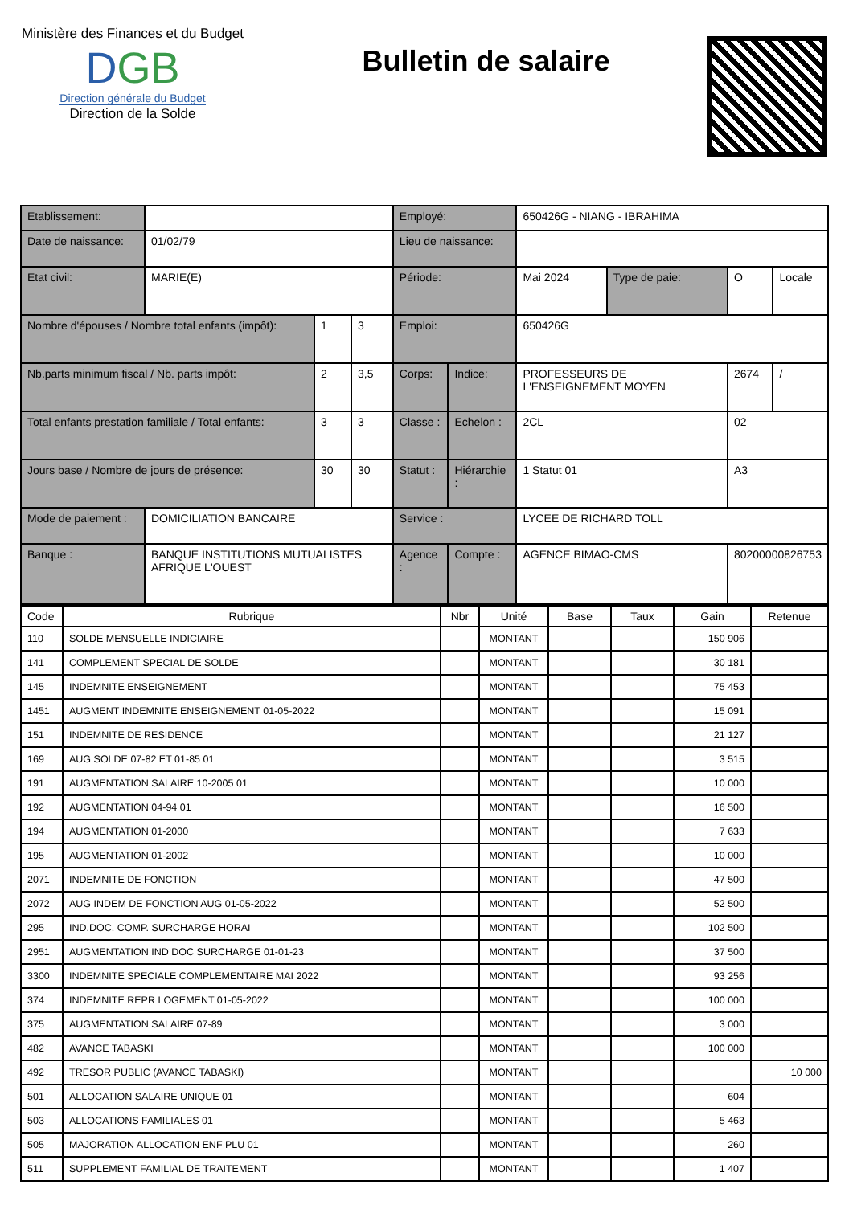Ministère des Finances et du Budget
DGB
Direction générale du Budget
Direction de la Solde
Bulletin de salaire
| Etablissement: | | | | Employé: | | 650426G - NIANG - IBRAHIMA | | | |
| Date de naissance: | 01/02/79 | | | Lieu de naissance: | | | | | |
| Etat civil: | MARIE(E) | | | Période: | | Mai 2024 | Type de paie: | O | Locale |
| Nombre d'épouses / Nombre total enfants (impôt): | | 1 | 3 | Emploi: | | 650426G | | | |
| Nb.parts minimum fiscal / Nb. parts impôt: | | 2 | 3,5 | Corps: | Indice: | PROFESSEURS DE L'ENSEIGNEMENT MOYEN | | 2674 | / |
| Total enfants prestation familiale / Total enfants: | | 3 | 3 | Classe : | Echelon : | 2CL | | 02 | |
| Jours base / Nombre de jours de présence: | | 30 | 30 | Statut : | Hiérarchie : | 1 Statut 01 | | A3 | |
| Mode de paiement : | DOMICILIATION BANCAIRE | | | Service : | | LYCEE DE RICHARD TOLL | | | |
| Banque : | BANQUE INSTITUTIONS MUTUALISTES AFRIQUE L'OUEST | | | Agence : | Compte : | AGENCE BIMAO-CMS | | 80200000826753 | |
| Code | Rubrique | Nbr | Unité | Base | Taux | Gain | Retenue |
| --- | --- | --- | --- | --- | --- | --- | --- |
| 110 | SOLDE MENSUELLE INDICIAIRE | | MONTANT | | | 150 906 | |
| 141 | COMPLEMENT SPECIAL DE SOLDE | | MONTANT | | | 30 181 | |
| 145 | INDEMNITE ENSEIGNEMENT | | MONTANT | | | 75 453 | |
| 1451 | AUGMENT INDEMNITE ENSEIGNEMENT 01-05-2022 | | MONTANT | | | 15 091 | |
| 151 | INDEMNITE DE RESIDENCE | | MONTANT | | | 21 127 | |
| 169 | AUG SOLDE 07-82 ET 01-85 01 | | MONTANT | | | 3 515 | |
| 191 | AUGMENTATION SALAIRE 10-2005 01 | | MONTANT | | | 10 000 | |
| 192 | AUGMENTATION 04-94 01 | | MONTANT | | | 16 500 | |
| 194 | AUGMENTATION 01-2000 | | MONTANT | | | 7 633 | |
| 195 | AUGMENTATION 01-2002 | | MONTANT | | | 10 000 | |
| 2071 | INDEMNITE DE FONCTION | | MONTANT | | | 47 500 | |
| 2072 | AUG INDEM DE FONCTION AUG 01-05-2022 | | MONTANT | | | 52 500 | |
| 295 | IND.DOC. COMP. SURCHARGE HORAI | | MONTANT | | | 102 500 | |
| 2951 | AUGMENTATION IND DOC SURCHARGE 01-01-23 | | MONTANT | | | 37 500 | |
| 3300 | INDEMNITE SPECIALE COMPLEMENTAIRE MAI 2022 | | MONTANT | | | 93 256 | |
| 374 | INDEMNITE REPR LOGEMENT 01-05-2022 | | MONTANT | | | 100 000 | |
| 375 | AUGMENTATION SALAIRE 07-89 | | MONTANT | | | 3 000 | |
| 482 | AVANCE TABASKI | | MONTANT | | | 100 000 | |
| 492 | TRESOR PUBLIC (AVANCE TABASKI) | | MONTANT | | | | 10 000 |
| 501 | ALLOCATION SALAIRE UNIQUE 01 | | MONTANT | | | 604 | |
| 503 | ALLOCATIONS FAMILIALES 01 | | MONTANT | | | 5 463 | |
| 505 | MAJORATION ALLOCATION ENF PLU 01 | | MONTANT | | | 260 | |
| 511 | SUPPLEMENT FAMILIAL DE TRAITEMENT | | MONTANT | | | 1 407 | |